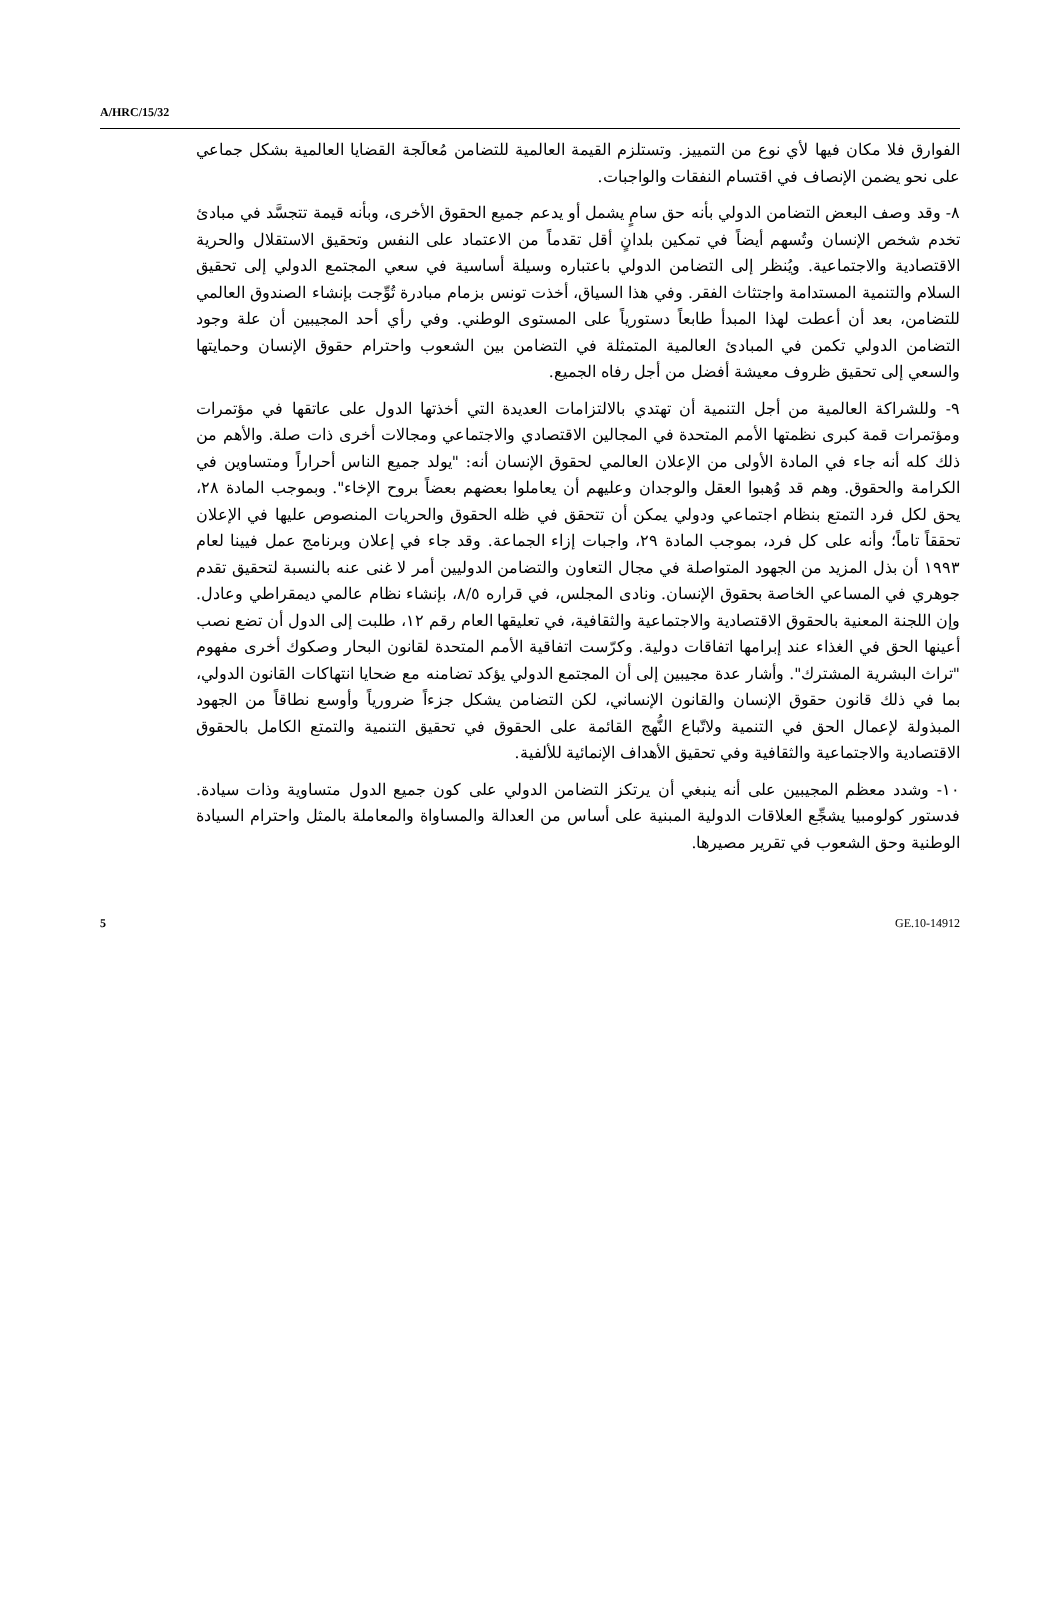A/HRC/15/32
الفوارق فلا مكان فيها لأي نوع من التمييز. وتستلزم القيمة العالمية للتضامن مُعالَجة القضايا العالمية بشكل جماعي على نحو يضمن الإنصاف في اقتسام النفقات والواجبات.
٨- وقد وصف البعض التضامن الدولي بأنه حق سامٍ يشمل أو يدعم جميع الحقوق الأخرى، وبأنه قيمة تتجسَّد في مبادئ تخدم شخص الإنسان وتُسهم أيضاً في تمكين بلدانٍ أقل تقدماً من الاعتماد على النفس وتحقيق الاستقلال والحرية الاقتصادية والاجتماعية. ويُنظر إلى التضامن الدولي باعتباره وسيلة أساسية في سعي المجتمع الدولي إلى تحقيق السلام والتنمية المستدامة واجتثاث الفقر. وفي هذا السياق، أخذت تونس بزمام مبادرة تُوِّجت بإنشاء الصندوق العالمي للتضامن، بعد أن أعطت لهذا المبدأ طابعاً دستورياً على المستوى الوطني. وفي رأي أحد المجيبين أن علة وجود التضامن الدولي تكمن في المبادئ العالمية المتمثلة في التضامن بين الشعوب واحترام حقوق الإنسان وحمايتها والسعي إلى تحقيق ظروف معيشة أفضل من أجل رفاه الجميع.
٩- وللشراكة العالمية من أجل التنمية أن تهتدي بالالتزامات العديدة التي أخذتها الدول على عاتقها في مؤتمرات ومؤتمرات قمة كبرى نظمتها الأمم المتحدة في المجالين الاقتصادي والاجتماعي ومجالات أخرى ذات صلة. والأهم من ذلك كله أنه جاء في المادة الأولى من الإعلان العالمي لحقوق الإنسان أنه: "يولد جميع الناس أحراراً ومتساوين في الكرامة والحقوق. وهم قد وُهبوا العقل والوجدان وعليهم أن يعاملوا بعضهم بعضاً بروح الإخاء". وبموجب المادة ٢٨، يحق لكل فرد التمتع بنظام اجتماعي ودولي يمكن أن تتحقق في ظله الحقوق والحريات المنصوص عليها في الإعلان تحققاً تاماً؛ وأنه على كل فرد، بموجب المادة ٢٩، واجبات إزاء الجماعة. وقد جاء في إعلان وبرنامج عمل فيينا لعام ١٩٩٣ أن بذل المزيد من الجهود المتواصلة في مجال التعاون والتضامن الدوليين أمر لا غنى عنه بالنسبة لتحقيق تقدم جوهري في المساعي الخاصة بحقوق الإنسان. ونادى المجلس، في قراره ٨/٥، بإنشاء نظام عالمي ديمقراطي وعادل. وإن اللجنة المعنية بالحقوق الاقتصادية والاجتماعية والثقافية، في تعليقها العام رقم ١٢، طلبت إلى الدول أن تضع نصب أعينها الحق في الغذاء عند إبرامها اتفاقات دولية. وكرّست اتفاقية الأمم المتحدة لقانون البحار وصكوك أخرى مفهوم "تراث البشرية المشترك". وأشار عدة مجيبين إلى أن المجتمع الدولي يؤكد تضامنه مع ضحايا انتهاكات القانون الدولي، بما في ذلك قانون حقوق الإنسان والقانون الإنساني، لكن التضامن يشكل جزءاً ضرورياً وأوسع نطاقاً من الجهود المبذولة لإعمال الحق في التنمية ولاتّباع النُّهج القائمة على الحقوق في تحقيق التنمية والتمتع الكامل بالحقوق الاقتصادية والاجتماعية والثقافية وفي تحقيق الأهداف الإنمائية للألفية.
١٠- وشدد معظم المجيبين على أنه ينبغي أن يرتكز التضامن الدولي على كون جميع الدول متساوية وذات سيادة. فدستور كولومبيا يشجِّع العلاقات الدولية المبنية على أساس من العدالة والمساواة والمعاملة بالمثل واحترام السيادة الوطنية وحق الشعوب في تقرير مصيرها.
5 GE.10-14912